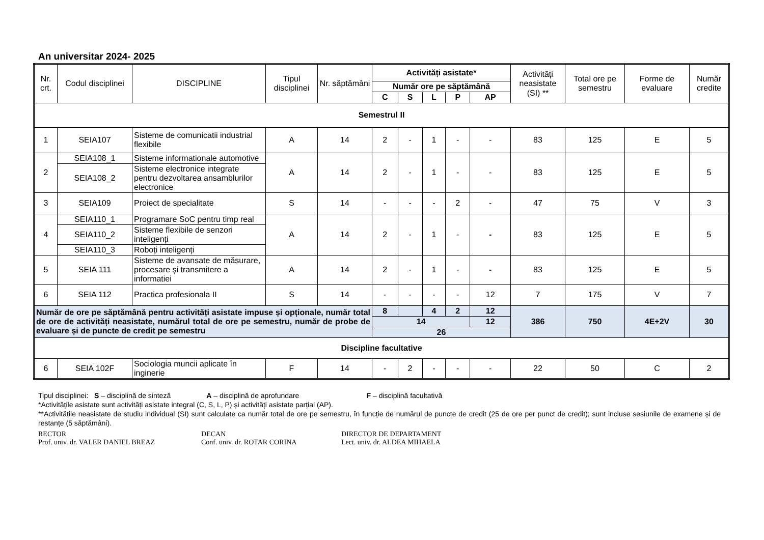An universitar 2024- 2025
| Nr. crt. | Codul disciplinei | DISCIPLINE | Tipul disciplinei | Nr. săptămâni | Activități asistate * | | | | | Activități neasistate (SI) ** | Total ore pe semestru | Forme de evaluare | Număr credite |
| --- | --- | --- | --- | --- | --- | --- | --- | --- | --- | --- | --- | --- | --- |
| | | | | | Număr ore pe săptămână | | | | | | | | |
| | | | | | C | S | L | P | AP | | | | |
| Semestrul II | | | | | | | | | | | | | |
| 1 | SEIA107 | Sisteme de comunicatii industrial flexibile | A | 14 | 2 | - | 1 | - | - | 83 | 125 | E | 5 |
| 2 | SEIA108_1 | Sisteme informationale automotive | A | 14 | 2 | - | 1 | - | - | 83 | 125 | E | 5 |
| | SEIA108_2 | Sisteme electronice integrate pentru dezvoltarea ansamblurilor electronice | | | | | | | | | | | |
| 3 | SEIA109 | Proiect de specialitate | S | 14 | - | - | - | 2 | - | 47 | 75 | V | 3 |
| 4 | SEIA110_1 | Programare SoC pentru timp real | A | 14 | 2 | - | 1 | - | - | 83 | 125 | E | 5 |
| | SEIA110_2 | Sisteme flexibile de senzori inteligenți | | | | | | | | | | | |
| | SEIA110_3 | Roboți inteligenți | | | | | | | | | | | |
| 5 | SEIA 111 | Sisteme de avansate de măsurare, procesare și transmitere a informatiei | A | 14 | 2 | - | 1 | - | - | 83 | 125 | E | 5 |
| 6 | SEIA 112 | Practica profesionala II | S | 14 | - | - | - | - | 12 | 7 | 175 | V | 7 |
| Număr de ore pe săptămână pentru activități asistate impuse și opționale, număr total de ore de activități neasistate, numărul total de ore pe semestru, număr de probe de evaluare și de puncte de credit pe semestru | | | | | 8 | | 4 | 2 | 12 | 386 | 750 | 4E+2V | 30 |
| | | | | | 14 | | | | 12 | | | | |
| | | | | | 26 | | | | | | | | |
| Discipline facultative | | | | | | | | | | | | | |
| 6 | SEIA 102F | Sociologia muncii aplicate în inginerie | F | 14 | - | 2 | - | - | - | 22 | 50 | C | 2 |
Tipul disciplinei: S – disciplină de sinteză A – disciplină de aprofundare F – disciplină facultativă
*Activitățile asistate sunt activități asistate integral (C, S, L, P) și activități asistate parțial (AP).
**Activitățile neasistate de studiu individual (SI) sunt calculate ca număr total de ore pe semestru, în funcție de numărul de puncte de credit (25 de ore per punct de credit); sunt incluse sesiunile de examene și de restanțe (5 săptămâni).
RECTOR
Prof. univ. dr. VALER DANIEL BREAZ
DECAN
Conf. univ. dr. ROTAR CORINA
DIRECTOR DE DEPARTAMENT
Lect. univ. dr. ALDEA MIHAELA